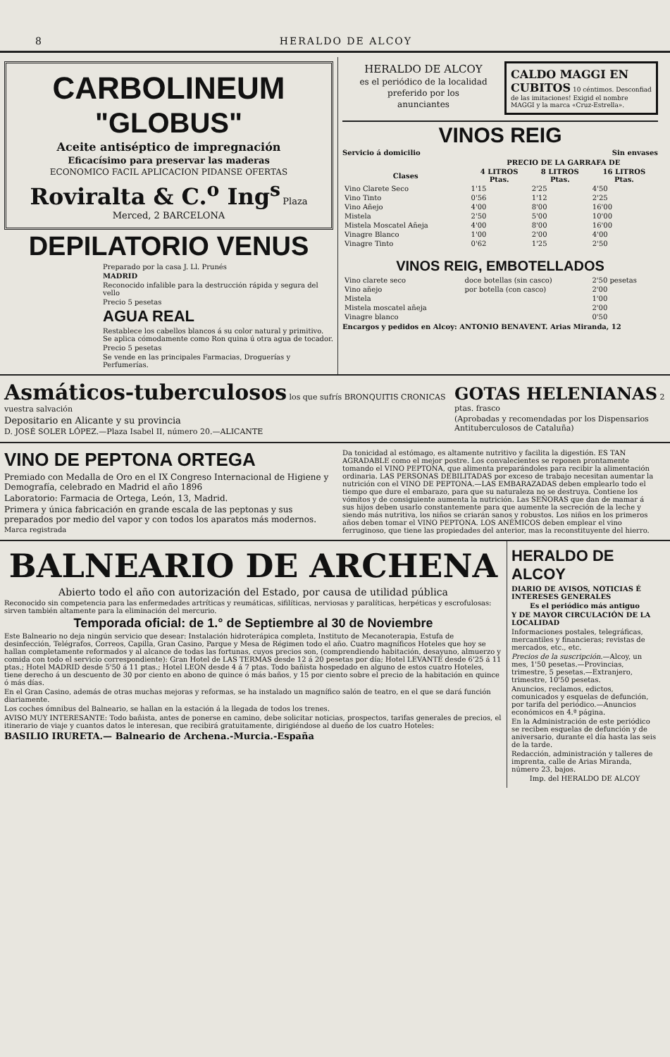8 HERALDO DE ALCOY
CARBOLINEUM
"GLOBUS"
Aceite antiséptico de impregnación
Eficacísimo para preservar las maderas
ECONOMICO FACIL APLICACION PIDANSE OFERTAS
Roviralta & C.<sup>o</sup> Ing<sup>s</sup> Plaza Merced, 2 BARCELONA
DEPILATORIO VENUS
Preparado por la casa J. Ll. Prunés
MADRID
Reconocido infalible para la destrucción rápida y segura del vello
Precio 5 pesetas
AGUA REAL
Restablece los cabellos blancos á su color natural y primitivo. Se aplica cómodamente como Ron quina ú otra agua de tocador.
Precio 5 pesetas
Se vende en las principales Farmacias, Droguerías y Perfumerías.
HERALDO DE ALCOY
es el periódico de la localidad
preferido por los
anunciantes
CALDO MAGGI EN CUBITOS 10 céntimos. Desconfiad de las imitaciones! Exigid el nombre MAGGI y la marca «Cruz-Estrella».
VINOS REIG
Servicio á domicilio Sin envases
| | PRECIO DE LA GARRAFA DE | | |
| --- | --- | --- | --- |
| Clases | 4 LITROS Ptas. | 8 LITROS Ptas. | 16 LITROS Ptas. |
| Vino Clarete Seco | 1'15 | 2'25 | 4'50 |
| Vino Tinto | 0'56 | 1'12 | 2'25 |
| Vino Añejo | 4'00 | 8'00 | 16'00 |
| Mistela | 2'50 | 5'00 | 10'00 |
| Mistela Moscatel Añeja | 4'00 | 8'00 | 16'00 |
| Vinagre Blanco | 1'00 | 2'00 | 4'00 |
| Vinagre Tinto | 0'62 | 1'25 | 2'50 |
VINOS REIG, EMBOTELLADOS
| Vino clarete seco | doce botellas (sin casco) | 2'50 pesetas |
| Vino añejo | por botella (con casco) | 2'00 |
| Mistela | | 1'00 |
| Mistela moscatel añeja | | 2'00 |
| Vinagre blanco | | 0'50 |
Encargos y pedidos en Alcoy: ANTONIO BENAVENT. Arias Miranda, 12
Asmáticos-tuberculosos los que sufrís BRONQUITIS CRONICAS vuestra salvación
Depositario en Alicante y su provincia
D. JOSÉ SOLER LÓPEZ.—Plaza Isabel II, número 20.—ALICANTE
GOTAS HELENIANAS 2 ptas. frasco
(Aprobadas y recomendadas por los Dispensarios Antituberculosos de Cataluña)
VINO DE PEPTONA ORTEGA
Premiado con Medalla de Oro en el IX Congreso Internacional de Higiene y Demografía, celebrado en Madrid el año 1896
Laboratorio: Farmacia de Ortega, León, 13, Madrid.
Primera y única fabricación en grande escala de las peptonas y sus preparados por medio del vapor y con todos los aparatos más modernos.
Marca registrada
Da tonicidad al estómago, es altamente nutritivo y facilita la digestión. ES TAN AGRADABLE como el mejor postre. Los convalecientes se reponen prontamente tomando el VINO PEPTONA, que alimenta preparándoles para recibir la alimentación ordinaria. LAS PERSONAS DEBILITADAS por exceso de trabajo necesitan aumentar la nutrición con el VINO DE PEPTONA.—LAS EMBARAZADAS deben emplearlo todo el tiempo que dure el embarazo, para que su naturaleza no se destruya. Contiene los vómitos y de consiguiente aumenta la nutrición. Las SEÑORAS que dan de mamar á sus hijos deben usarlo constantemente para que aumente la secreción de la leche y siendo más nutritiva, los niños se criarán sanos y robustos. Los niños en los primeros años deben tomar el VINO PEPTONA. LOS ANÉMICOS deben emplear el vino ferruginoso, que tiene las propiedades del anterior, mas la reconstituyente del hierro.
BALNEARIO DE ARCHENA
Abierto todo el año con autorización del Estado, por causa de utilidad pública
Reconocido sin competencia para las enfermedades artríticas y reumáticas, sifilíticas, nerviosas y paralíticas, herpéticas y escrofulosas: sirven también altamente para la eliminación del mercurio.
Temporada oficial: de 1.° de Septiembre al 30 de Noviembre
Este Balneario no deja ningún servicio que desear: Instalación hidroterápica completa, Instituto de Mecanoterapia, Estufa de desinfección, Telégrafos, Correos, Capilla, Gran Casino, Parque y Mesa de Régimen todo el año. Cuatro magníficos Hoteles que hoy se hallan completamente reformados y al alcance de todas las fortunas, cuyos precios son, (comprendiendo habitación, desayuno, almuerzo y comida con todo el servicio correspondiente): Gran Hotel de LAS TERMAS desde 12 á 20 pesetas por día; Hotel LEVANTE desde 6'25 á 11 ptas.; Hotel MADRID desde 5'50 á 11 ptas.; Hotel LEON desde 4 á 7 ptas. Todo bañista hospedado en alguno de estos cuatro Hoteles, tiene derecho á un descuento de 30 por ciento en abono de quince ó más baños, y 15 por ciento sobre el precio de la habitación en quince ó más días.
En el Gran Casino, además de otras muchas mejoras y reformas, se ha instalado un magnífico salón de teatro, en el que se dará función diariamente.
Los coches ómnibus del Balneario, se hallan en la estación á la llegada de todos los trenes.
AVISO MUY INTERESANTE: Todo bañista, antes de ponerse en camino, debe solicitar noticias, prospectos, tarifas generales de precios, el itinerario de viaje y cuantos datos le interesan, que recibirá gratuitamente, dirigiéndose al dueño de los cuatro Hoteles:
BASILIO IRURETA.— Balneario de Archena.-Murcia.-España
HERALDO DE ALCOY
DIARIO DE AVISOS, NOTICIAS É INTERESES GENERALES
Es el periódico más antiguo
Y DE MAYOR CIRCULACIÓN DE LA LOCALIDAD
Informaciones postales, telegráficas, mercantiles y financieras; revistas de mercados, etc., etc.
Precios de la suscripción.—Alcoy, un mes, 1'50 pesetas.—Provincias, trimestre, 5 pesetas.—Extranjero, trimestre, 10'50 pesetas.
Anuncios, reclamos, edictos, comunicados y esquelas de defunción, por tarifa del periódico.—Anuncios económicos en 4.ª página.
En la Administración de este periódico se reciben esquelas de defunción y de aniversario, durante el día hasta las seis de la tarde.
Redacción, administración y talleres de imprenta, calle de Arias Miranda, número 23, bajos.
Imp. del HERALDO DE ALCOY